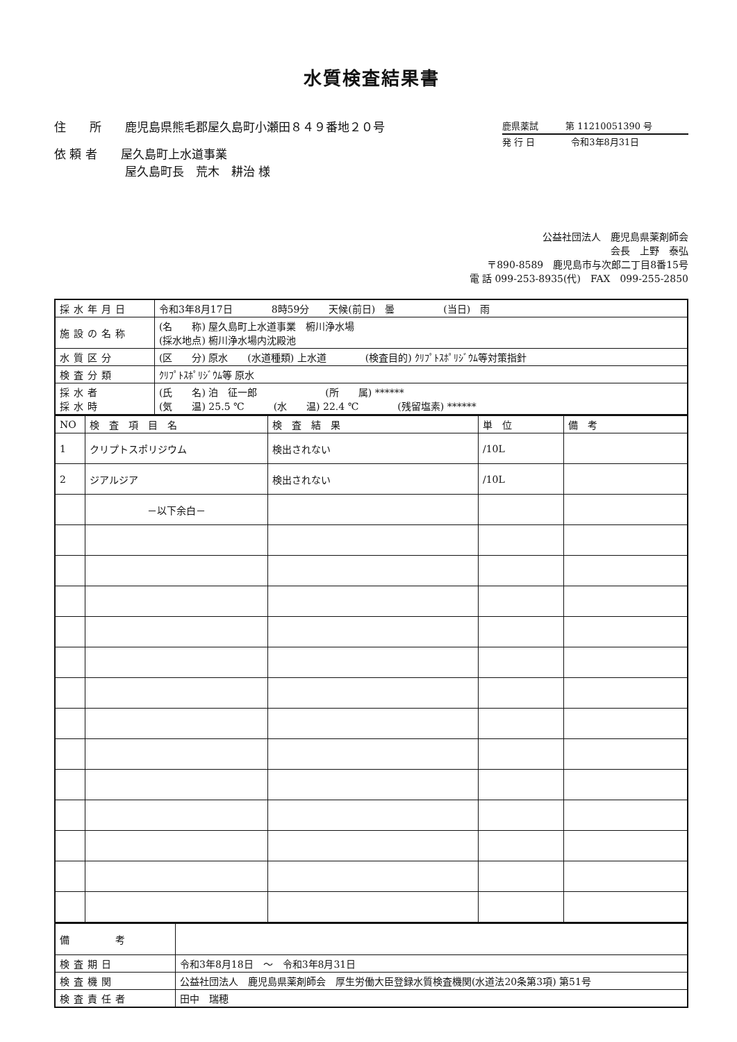水質検査結果書
住　　所　　鹿児島県熊毛郡屋久島町小瀬田８４９番地２０号
依 頼 者　　屋久島町上水道事業
　　　　　　屋久島町長　荒木　耕治 様
鹿県薬試　　　第 11210051390 号
発 行 日　　　　令和3年8月31日
公益社団法人　鹿児島県薬剤師会
会長　上野　泰弘
〒890-8589　鹿児島市与次郎二丁目8番15号
電 話 099-253-8935(代)　FAX　099-255-2850
| 採水年月日 | 令和3年8月17日 8時59分 天候(前日) 曇 (当日) 雨 |
| 施設の名称 | (名 称) 屋久島町上水道事業 椨川浄水場 (採水地点) 椨川浄水場内沈殿池 |
| 水質区分 | (区 分) 原水 (水道種類) 上水道 (検査目的) ｸﾘﾌﾟﾄｽﾎﾟﾘｼﾞｳﾑ等対策指針 |
| 検査分類 | ｸﾘﾌﾟﾄｽﾎﾟﾘｼﾞｳﾑ等 原水 |
| 採水者 採水時 | (氏 名) 泊 征一郎 (所 属) ****** (気 温) 25.5 ℃ (水 温) 22.4 ℃ (残留塩素) ****** |
| NO | 検 査 項 目 名 | 検 査 結 果 | 単 位 | 備 考 |
| --- | --- | --- | --- | --- |
| 1 | クリプトスポリジウム | 検出されない | /10L | |
| 2 | ジアルジア | 検出されない | /10L | |
| | －以下余白－ | | | |
| 備 考 | |
| 検査期日 | 令和3年8月18日 ～ 令和3年8月31日 |
| 検査機関 | 公益社団法人 鹿児島県薬剤師会 厚生労働大臣登録水質検査機関(水道法20条第3項) 第51号 |
| 検査責任者 | 田中 瑞穂 |